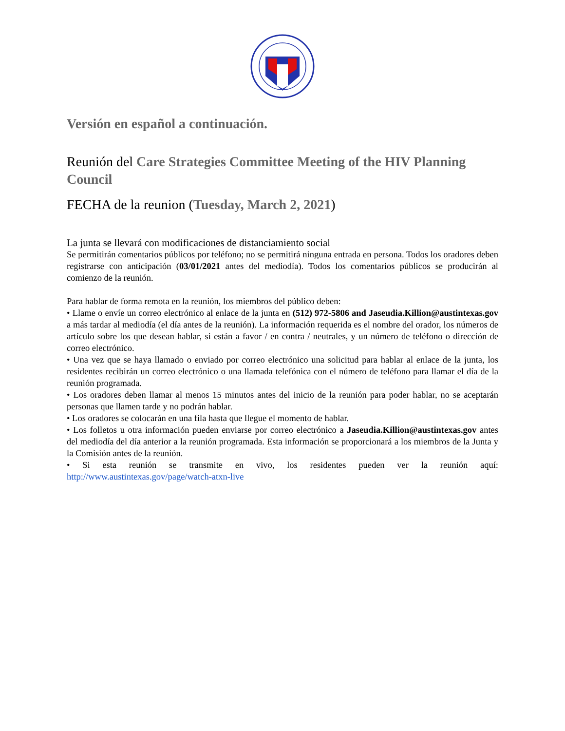Versión en español a continuación.
Reunión del Care Strategies Committee Meeting of the HIV Planning Council
FECHA de la reunion (Tuesday, March 2, 2021)
La junta se llevará con modificaciones de distanciamiento social
Se permitirán comentarios públicos por teléfono; no se permitirá ninguna entrada en persona. Todos los oradores deben registrarse con anticipación (03/01/2021 antes del mediodía). Todos los comentarios públicos se producirán al comienzo de la reunión.
Para hablar de forma remota en la reunión, los miembros del público deben:
• Llame o envíe un correo electrónico al enlace de la junta en (512) 972-5806 and Jaseudia.Killion@austintexas.gov a más tardar al mediodía (el día antes de la reunión). La información requerida es el nombre del orador, los números de artículo sobre los que desean hablar, si están a favor / en contra / neutrales, y un número de teléfono o dirección de correo electrónico.
• Una vez que se haya llamado o enviado por correo electrónico una solicitud para hablar al enlace de la junta, los residentes recibirán un correo electrónico o una llamada telefónica con el número de teléfono para llamar el día de la reunión programada.
• Los oradores deben llamar al menos 15 minutos antes del inicio de la reunión para poder hablar, no se aceptarán personas que llamen tarde y no podrán hablar.
• Los oradores se colocarán en una fila hasta que llegue el momento de hablar.
• Los folletos u otra información pueden enviarse por correo electrónico a Jaseudia.Killion@austintexas.gov antes del mediodía del día anterior a la reunión programada. Esta información se proporcionará a los miembros de la Junta y la Comisión antes de la reunión.
• Si esta reunión se transmite en vivo, los residentes pueden ver la reunión aquí: http://www.austintexas.gov/page/watch-atxn-live